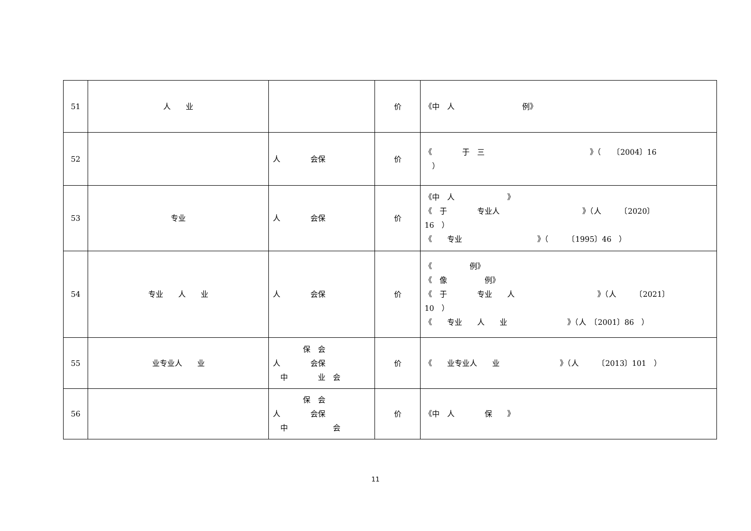| 51 | 人 业 | | 价 | 《中 人 例》 |
| 52 | | 人 会保 | 价 | 《 于 三 》（ 〔2004〕16 ） |
| 53 | 专业 | 人 会保 | 价 | 《中 人 》 《 于 专业人 》（人 〔2020〕 16 ） 《 专业 》（ 〔1995〕46 ） |
| 54 | 专业 人 业 | 人 会保 | 价 | 《 例》 《 像 例》 《 于 专业 人 》（人 〔2021〕 10 ） 《 专业 人 业 》（人 〔2001〕86 ） |
| 55 | 业专业人 业 | 保 会 人 会保 中 业 会 | 价 | 《 业专业人 业 》（人 〔2013〕101 ） |
| 56 | | 保 会 人 会保 中 会 | 价 | 《中 人 保 》 |
11